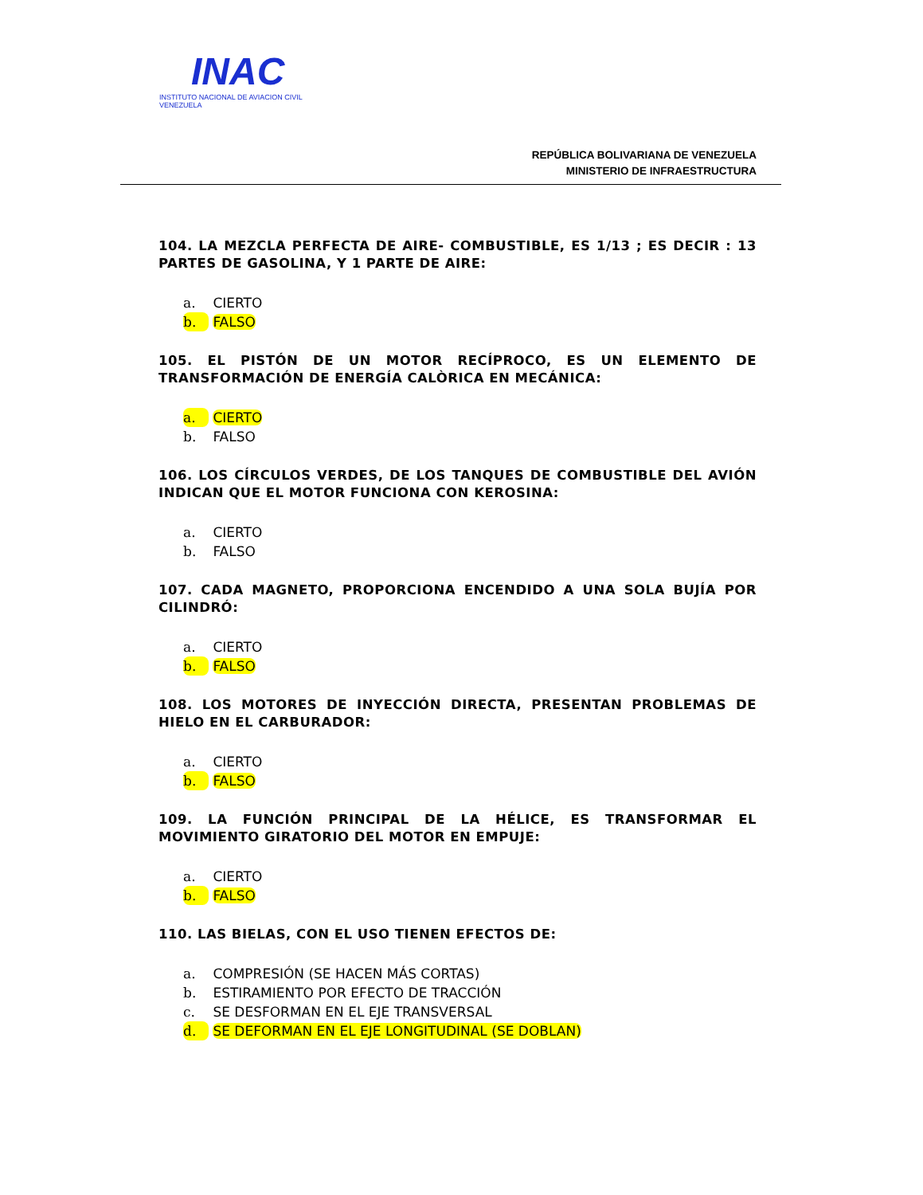INAC
INSTITUTO NACIONAL DE AVIACION CIVIL
VENEZUELA
REPÚBLICA BOLIVARIANA DE VENEZUELA
MINISTERIO DE INFRAESTRUCTURA
104. LA MEZCLA PERFECTA DE AIRE- COMBUSTIBLE, ES 1/13 ; ES DECIR : 13 PARTES DE GASOLINA, Y 1 PARTE DE AIRE:
a. CIERTO
b. FALSO
105. EL PISTÓN DE UN MOTOR RECÍPROCO, ES UN ELEMENTO DE TRANSFORMACIÓN DE ENERGÍA CALÒRICA EN MECÁNICA:
a. CIERTO
b. FALSO
106. LOS CÍRCULOS VERDES, DE LOS TANQUES DE COMBUSTIBLE DEL AVIÓN INDICAN QUE EL MOTOR FUNCIONA CON KEROSINA:
a. CIERTO
b. FALSO
107. CADA MAGNETO, PROPORCIONA ENCENDIDO A UNA SOLA BUJÍA POR CILINDRÓ:
a. CIERTO
b. FALSO
108. LOS MOTORES DE INYECCIÓN DIRECTA, PRESENTAN PROBLEMAS DE HIELO EN EL CARBURADOR:
a. CIERTO
b. FALSO
109. LA FUNCIÓN PRINCIPAL DE LA HÉLICE, ES TRANSFORMAR EL MOVIMIENTO GIRATORIO DEL MOTOR EN EMPUJE:
a. CIERTO
b. FALSO
110. LAS BIELAS, CON EL USO TIENEN EFECTOS DE:
a. COMPRESIÓN (SE HACEN MÁS CORTAS)
b. ESTIRAMIENTO POR EFECTO DE TRACCIÓN
c. SE DESFORMAN EN EL EJE TRANSVERSAL
d. SE DEFORMAN EN EL EJE LONGITUDINAL (SE DOBLAN)